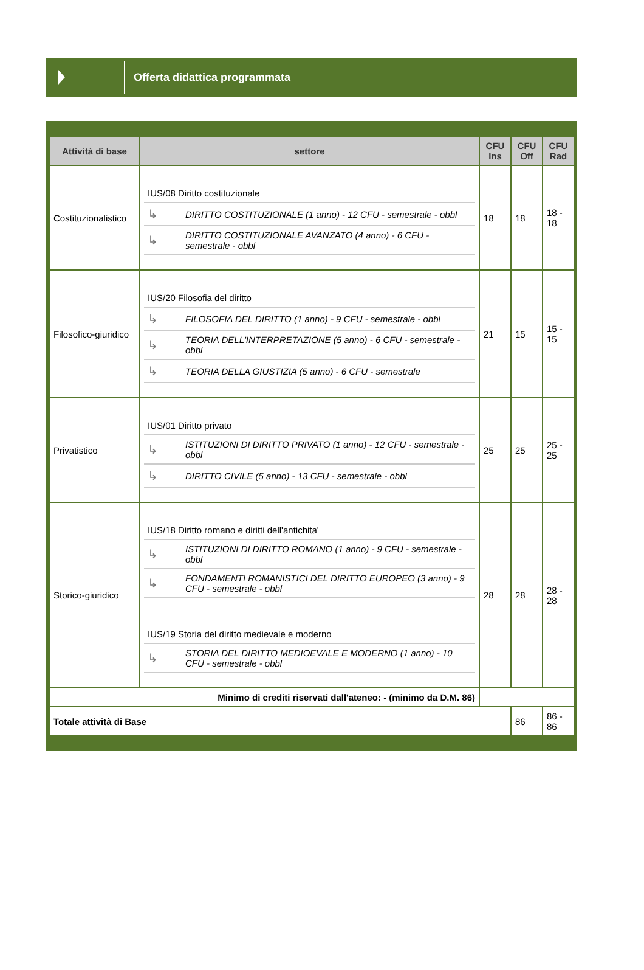Offerta didattica programmata
| Attività di base | settore | CFU Ins | CFU Off | CFU Rad |
| --- | --- | --- | --- | --- |
| Costituzionalistico | / IUS/08 Diritto costituzionale / / / ↳ / DIRITTO COSTITUZIONALE (1 anno) - 12 CFU - semestrale - obbl / / ↳ / DIRITTO COSTITUZIONALE AVANZATO (4 anno) - 6 CFU - semestrale - obbl / | 18 | 18 | 18 - 18 |
| Filosofico-giuridico | / IUS/20 Filosofia del diritto / / / ↳ / FILOSOFIA DEL DIRITTO (1 anno) - 9 CFU - semestrale - obbl / / ↳ / TEORIA DELL'INTERPRETAZIONE (5 anno) - 6 CFU - semestrale - obbl / / ↳ / TEORIA DELLA GIUSTIZIA (5 anno) - 6 CFU - semestrale / | 21 | 15 | 15 - 15 |
| Privatistico | / IUS/01 Diritto privato / / / ↳ / ISTITUZIONI DI DIRITTO PRIVATO (1 anno) - 12 CFU - semestrale - obbl / / ↳ / DIRITTO CIVILE (5 anno) - 13 CFU - semestrale - obbl / | 25 | 25 | 25 - 25 |
| Storico-giuridico | / IUS/18 Diritto romano e diritti dell'antichita' / / / ↳ / ISTITUZIONI DI DIRITTO ROMANO (1 anno) - 9 CFU - semestrale - obbl / / ↳ / FONDAMENTI ROMANISTICI DEL DIRITTO EUROPEO (3 anno) - 9 CFU - semestrale - obbl / / IUS/19 Storia del diritto medievale e moderno / / / ↳ / STORIA DEL DIRITTO MEDIOEVALE E MODERNO (1 anno) - 10 CFU - semestrale - obbl / | 28 | 28 | 28 - 28 |
| Minimo di crediti riservati dall'ateneo: - (minimo da D.M. 86) | | | | |
| Totale attività di Base | | | 86 | 86 - 86 |